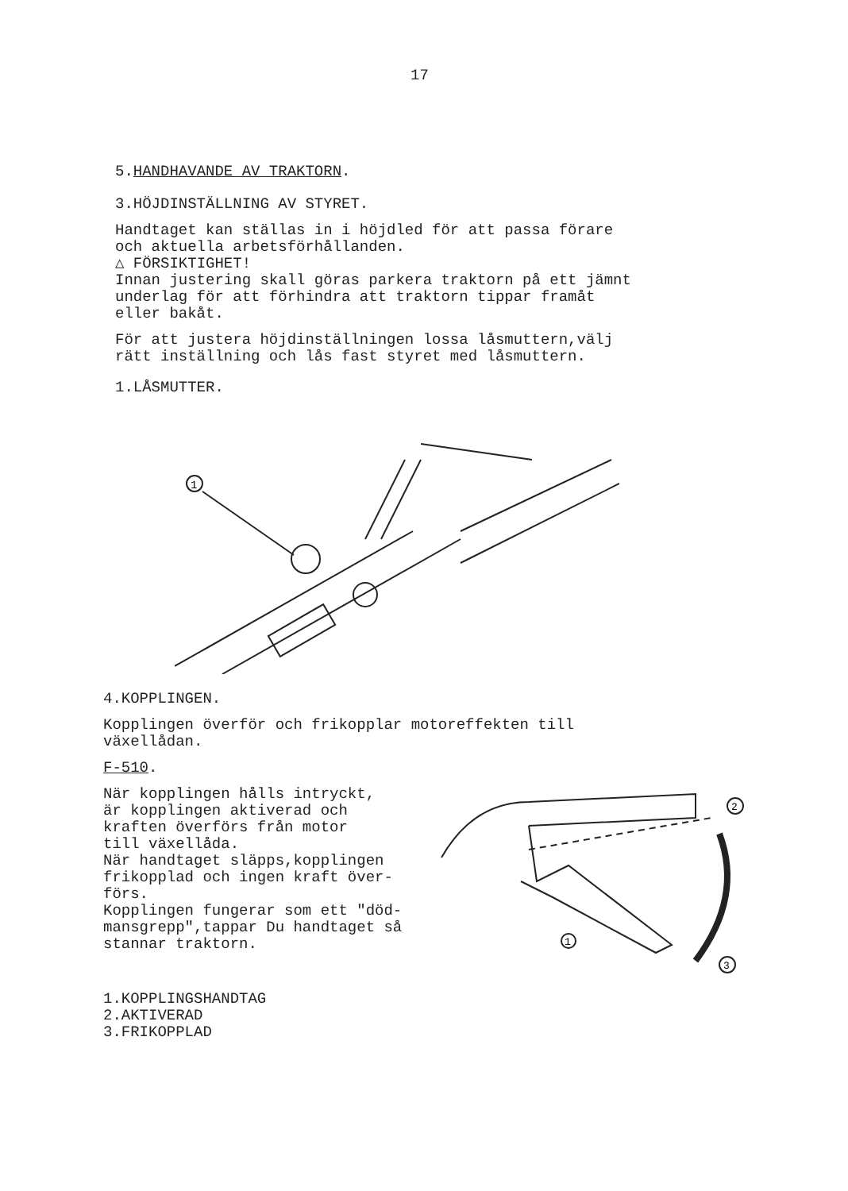17
5.HANDHAVANDE AV TRAKTORN.
3.HÖJDINSTÄLLNING AV STYRET.
Handtaget kan ställas in i höjdled för att passa förare
och aktuella arbetsförhållanden.
△ FÖRSIKTIGHET!
Innan justering skall göras parkera traktorn på ett jämnt
underlag för att förhindra att traktorn tippar framåt
eller bakåt.
För att justera höjdinställningen lossa låsmuttern,välj
rätt inställning och lås fast styret med låsmuttern.
1.LÅSMUTTER.
1
4.KOPPLINGEN.
Kopplingen överför och frikopplar motoreffekten till
växellådan.
F-510.
När kopplingen hålls intryckt,
är kopplingen aktiverad och
kraften överförs från motor
till växellåda.
När handtaget släpps,kopplingen
frikopplad och ingen kraft över-
förs.
Kopplingen fungerar som ett "död-
mansgrepp",tappar Du handtaget så
stannar traktorn.
2
3
1
1.KOPPLINGSHANDTAG
2.AKTIVERAD
3.FRIKOPPLAD